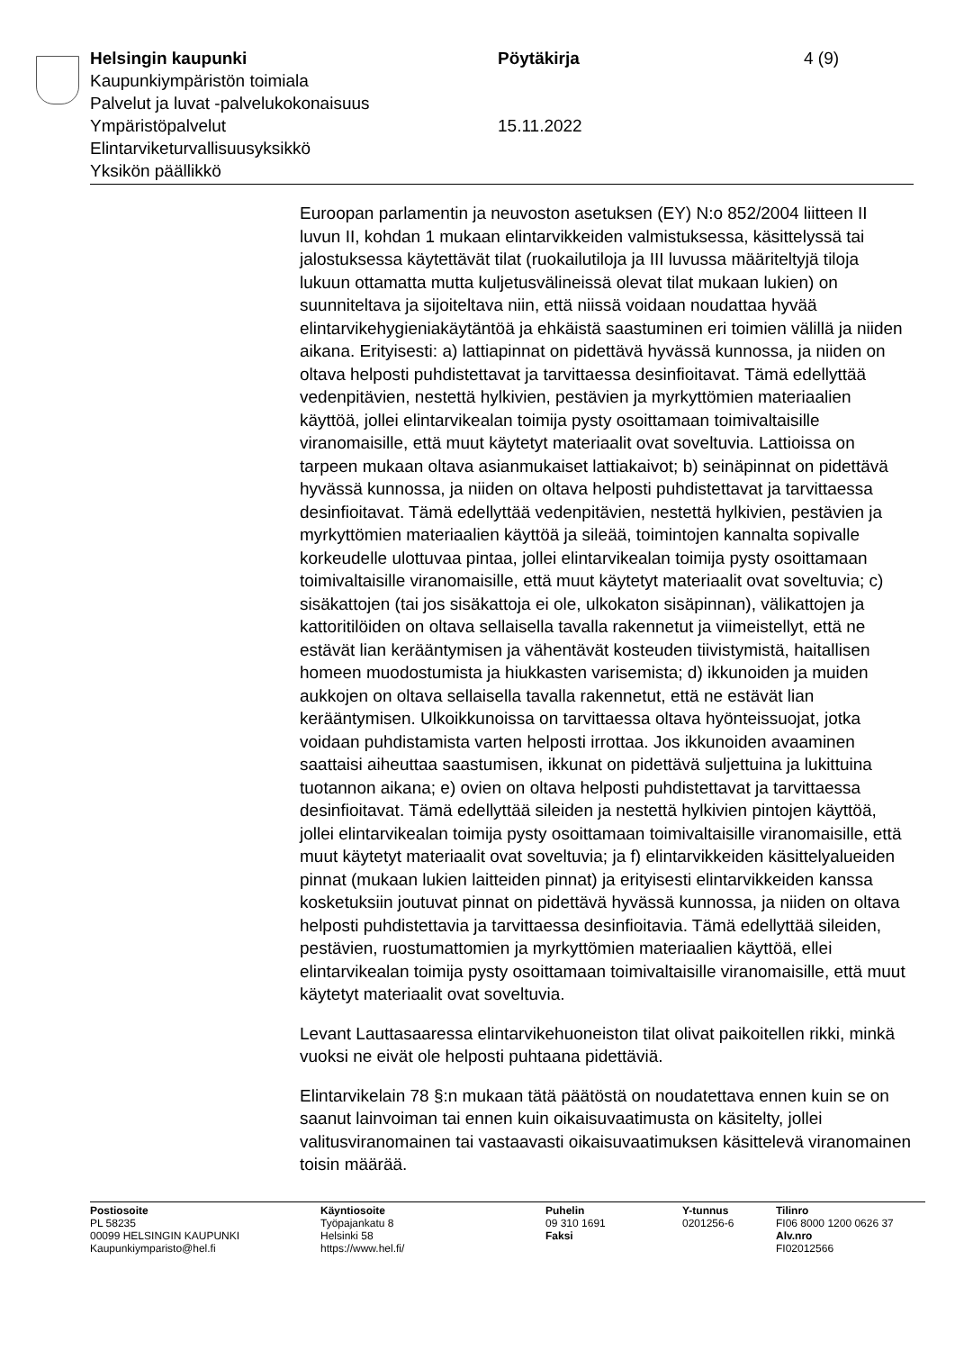Helsingin kaupunki
Kaupunkiympäristön toimiala
Palvelut ja luvat -palvelukokonaisuus
Ympäristöpalvelut
Elintarviketurvallisuusyksikkö
Yksikön päällikkö
Pöytäkirja
15.11.2022
4 (9)
Euroopan parlamentin ja neuvoston asetuksen (EY) N:o 852/2004 liitteen II luvun II, kohdan 1 mukaan elintarvikkeiden valmistuksessa, käsittelyssä tai jalostuksessa käytettävät tilat (ruokailutiloja ja III luvussa määriteltyjä tiloja lukuun ottamatta mutta kuljetusvälineissä olevat tilat mukaan lukien) on suunniteltava ja sijoiteltava niin, että niissä voidaan noudattaa hyvää elintarvikehygieniakäytäntöä ja ehkäistä saastuminen eri toimien välillä ja niiden aikana. Erityisesti: a) lattiapinnat on pidettävä hyvässä kunnossa, ja niiden on oltava helposti puhdistettavat ja tarvittaessa desinfioitavat. Tämä edellyttää vedenpitävien, nestettä hylkivien, pestävien ja myrkyttömien materiaalien käyttöä, jollei elintarvikealan toimija pysty osoittamaan toimivaltaisille viranomaisille, että muut käytetyt materiaalit ovat soveltuvia. Lattioissa on tarpeen mukaan oltava asianmukaiset lattiakaivot; b) seinäpinnat on pidettävä hyvässä kunnossa, ja niiden on oltava helposti puhdistettavat ja tarvittaessa desinfioitavat. Tämä edellyttää vedenpitävien, nestettä hylkivien, pestävien ja myrkyttömien materiaalien käyttöä ja sileää, toimintojen kannalta sopivalle korkeudelle ulottuvaa pintaa, jollei elintarvikealan toimija pysty osoittamaan toimivaltaisille viranomaisille, että muut käytetyt materiaalit ovat soveltuvia; c) sisäkattojen (tai jos sisäkattoja ei ole, ulkokaton sisäpinnan), välikattojen ja kattoritilöiden on oltava sellaisella tavalla rakennetut ja viimeistellyt, että ne estävät lian kerääntymisen ja vähentävät kosteuden tiivistymistä, haitallisen homeen muodostumista ja hiukkasten varisemista; d) ikkunoiden ja muiden aukkojen on oltava sellaisella tavalla rakennetut, että ne estävät lian kerääntymisen. Ulkoikkunoissa on tarvittaessa oltava hyönteissuojat, jotka voidaan puhdistamista varten helposti irrottaa. Jos ikkunoiden avaaminen saattaisi aiheuttaa saastumisen, ikkunat on pidettävä suljettuina ja lukittuina tuotannon aikana; e) ovien on oltava helposti puhdistettavat ja tarvittaessa desinfioitavat. Tämä edellyttää sileiden ja nestettä hylkivien pintojen käyttöä, jollei elintarvikealan toimija pysty osoittamaan toimivaltaisille viranomaisille, että muut käytetyt materiaalit ovat soveltuvia; ja f) elintarvikkeiden käsittelyalueiden pinnat (mukaan lukien laitteiden pinnat) ja erityisesti elintarvikkeiden kanssa kosketuksiin joutuvat pinnat on pidettävä hyvässä kunnossa, ja niiden on oltava helposti puhdistettavia ja tarvittaessa desinfioitavia. Tämä edellyttää sileiden, pestävien, ruostumattomien ja myrkyttömien materiaalien käyttöä, ellei elintarvikealan toimija pysty osoittamaan toimivaltaisille viranomaisille, että muut käytetyt materiaalit ovat soveltuvia.
Levant Lauttasaaressa elintarvikehuoneiston tilat olivat paikoitellen rikki, minkä vuoksi ne eivät ole helposti puhtaana pidettäviä.
Elintarvikelain 78 §:n mukaan tätä päätöstä on noudatettava ennen kuin se on saanut lainvoiman tai ennen kuin oikaisuvaatimusta on käsitelty, jollei valitusviranomainen tai vastaavasti oikaisuvaatimuksen käsittelevä viranomainen toisin määrää.
Postiosoite
PL 58235
00099 HELSINGIN KAUPUNKI
Kaupunkiymparisto@hel.fi
Käyntiosoite
Työpajankatu 8
Helsinki 58
https://www.hel.fi/
Puhelin
09 310 1691
Faksi
Y-tunnus
0201256-6
Tilinro
FI06 8000 1200 0626 37
Alv.nro
FI02012566